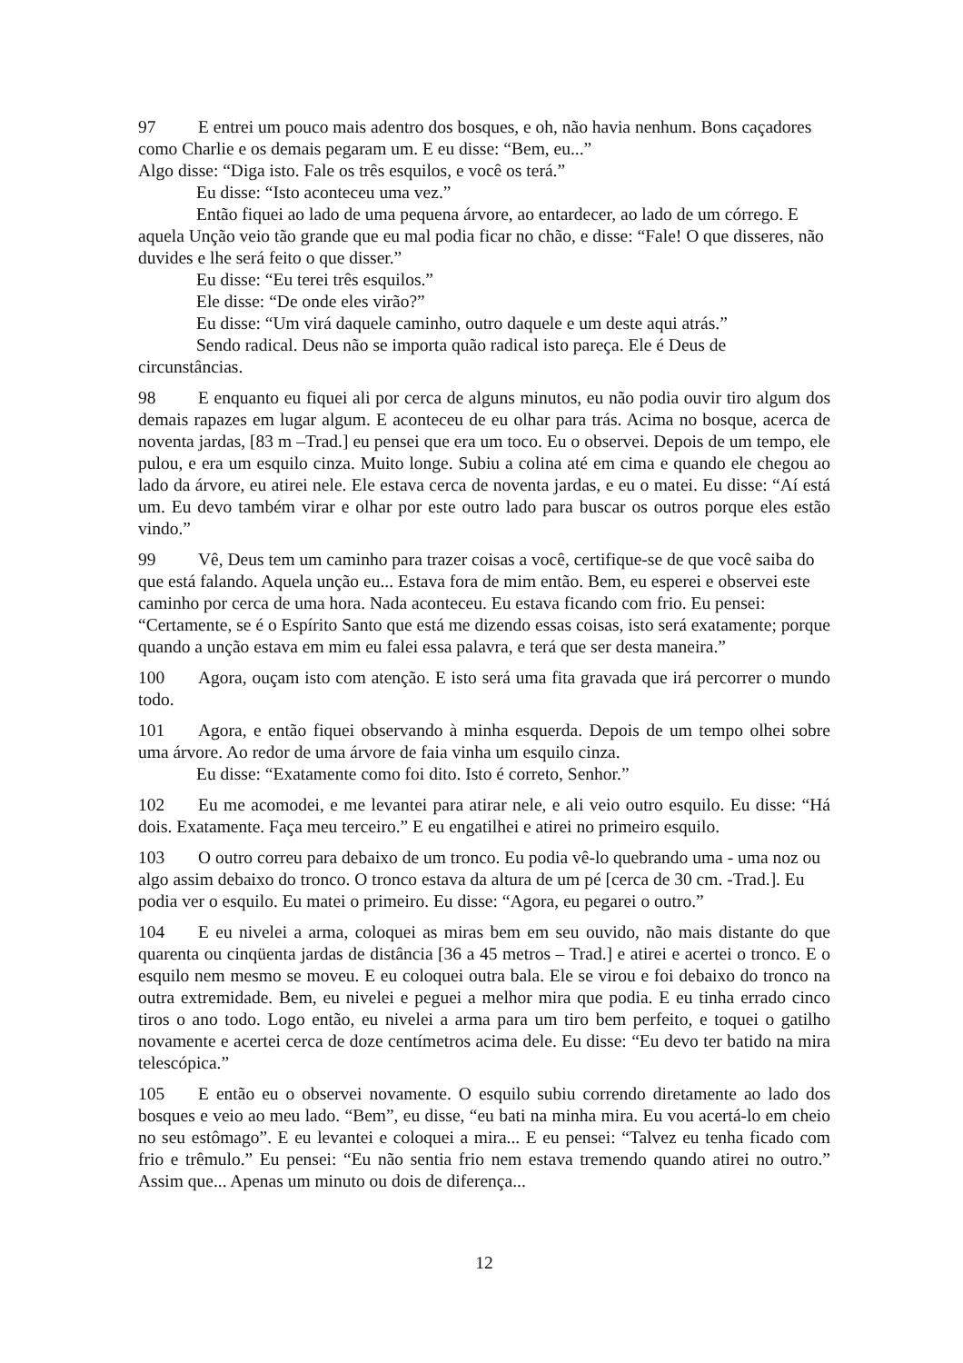97 E entrei um pouco mais adentro dos bosques, e oh, não havia nenhum. Bons caçadores como Charlie e os demais pegaram um. E eu disse: “Bem, eu...”
Algo disse: “Diga isto. Fale os três esquilos, e você os terá.”
Eu disse: “Isto aconteceu uma vez.”
Então fiquei ao lado de uma pequena árvore, ao entardecer, ao lado de um córrego. E aquela Unção veio tão grande que eu mal podia ficar no chão, e disse: “Fale! O que disseres, não duvides e lhe será feito o que disser.”
Eu disse: “Eu terei três esquilos.”
Ele disse: “De onde eles virão?”
Eu disse: “Um virá daquele caminho, outro daquele e um deste aqui atrás.”
Sendo radical. Deus não se importa quão radical isto pareça. Ele é Deus de circunstâncias.
98 E enquanto eu fiquei ali por cerca de alguns minutos, eu não podia ouvir tiro algum dos demais rapazes em lugar algum. E aconteceu de eu olhar para trás. Acima no bosque, acerca de noventa jardas, [83 m –Trad.] eu pensei que era um toco. Eu o observei. Depois de um tempo, ele pulou, e era um esquilo cinza. Muito longe. Subiu a colina até em cima e quando ele chegou ao lado da árvore, eu atirei nele. Ele estava cerca de noventa jardas, e eu o matei. Eu disse: “Aí está um. Eu devo também virar e olhar por este outro lado para buscar os outros porque eles estão vindo.”
99 Vê, Deus tem um caminho para trazer coisas a você, certifique-se de que você saiba do que está falando. Aquela unção eu... Estava fora de mim então. Bem, eu esperei e observei este caminho por cerca de uma hora. Nada aconteceu. Eu estava ficando com frio. Eu pensei: “Certamente, se é o Espírito Santo que está me dizendo essas coisas, isto será exatamente; porque quando a unção estava em mim eu falei essa palavra, e terá que ser desta maneira.”
100 Agora, ouçam isto com atenção. E isto será uma fita gravada que irá percorrer o mundo todo.
101 Agora, e então fiquei observando à minha esquerda. Depois de um tempo olhei sobre uma árvore. Ao redor de uma árvore de faia vinha um esquilo cinza.
Eu disse: “Exatamente como foi dito. Isto é correto, Senhor.”
102 Eu me acomodei, e me levantei para atirar nele, e ali veio outro esquilo. Eu disse: “Há dois. Exatamente. Faça meu terceiro.” E eu engatilhei e atirei no primeiro esquilo.
103 O outro correu para debaixo de um tronco. Eu podia vê-lo quebrando uma - uma noz ou algo assim debaixo do tronco. O tronco estava da altura de um pé [cerca de 30 cm. -Trad.]. Eu podia ver o esquilo. Eu matei o primeiro. Eu disse: “Agora, eu pegarei o outro.”
104 E eu nivelei a arma, coloquei as miras bem em seu ouvido, não mais distante do que quarenta ou cinqüenta jardas de distância [36 a 45 metros – Trad.] e atirei e acertei o tronco. E o esquilo nem mesmo se moveu. E eu coloquei outra bala. Ele se virou e foi debaixo do tronco na outra extremidade. Bem, eu nivelei e peguei a melhor mira que podia. E eu tinha errado cinco tiros o ano todo. Logo então, eu nivelei a arma para um tiro bem perfeito, e toquei o gatilho novamente e acertei cerca de doze centímetros acima dele. Eu disse: “Eu devo ter batido na mira telescópica.”
105 E então eu o observei novamente. O esquilo subiu correndo diretamente ao lado dos bosques e veio ao meu lado. “Bem”, eu disse, “eu bati na minha mira. Eu vou acertá-lo em cheio no seu estômago”. E eu levantei e coloquei a mira... E eu pensei: “Talvez eu tenha ficado com frio e trêmulo.” Eu pensei: “Eu não sentia frio nem estava tremendo quando atirei no outro.” Assim que... Apenas um minuto ou dois de diferença...
12